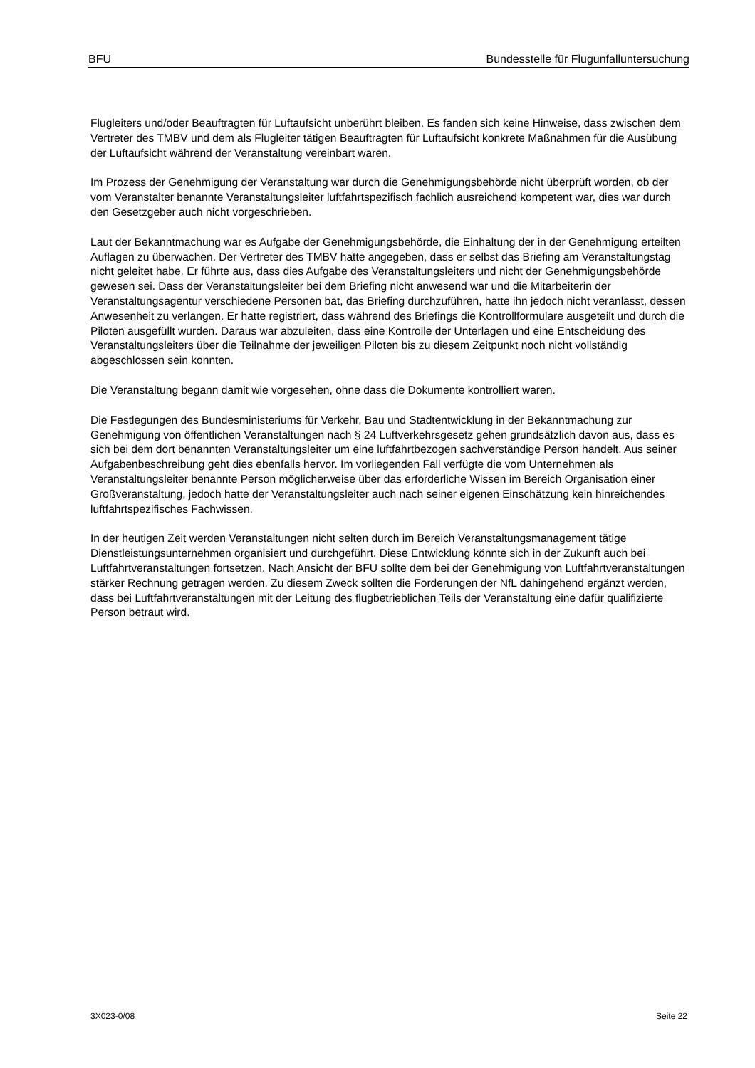BFU Bundesstelle für Flugunfalluntersuchung
Flugleiters und/oder Beauftragten für Luftaufsicht unberührt bleiben. Es fanden sich keine Hinweise, dass zwischen dem Vertreter des TMBV und dem als Flugleiter tätigen Beauftragten für Luftaufsicht konkrete Maßnahmen für die Ausübung der Luftaufsicht während der Veranstaltung vereinbart waren.
Im Prozess der Genehmigung der Veranstaltung war durch die Genehmigungsbehörde nicht überprüft worden, ob der vom Veranstalter benannte Veranstaltungsleiter luftfahrtspezifisch fachlich ausreichend kompetent war, dies war durch den Gesetzgeber auch nicht vorgeschrieben.
Laut der Bekanntmachung war es Aufgabe der Genehmigungsbehörde, die Einhaltung der in der Genehmigung erteilten Auflagen zu überwachen. Der Vertreter des TMBV hatte angegeben, dass er selbst das Briefing am Veranstaltungstag nicht geleitet habe. Er führte aus, dass dies Aufgabe des Veranstaltungsleiters und nicht der Genehmigungsbehörde gewesen sei. Dass der Veranstaltungsleiter bei dem Briefing nicht anwesend war und die Mitarbeiterin der Veranstaltungsagentur verschiedene Personen bat, das Briefing durchzuführen, hatte ihn jedoch nicht veranlasst, dessen Anwesenheit zu verlangen. Er hatte registriert, dass während des Briefings die Kontrollformulare ausgeteilt und durch die Piloten ausgefüllt wurden. Daraus war abzuleiten, dass eine Kontrolle der Unterlagen und eine Entscheidung des Veranstaltungsleiters über die Teilnahme der jeweiligen Piloten bis zu diesem Zeitpunkt noch nicht vollständig abgeschlossen sein konnten.
Die Veranstaltung begann damit wie vorgesehen, ohne dass die Dokumente kontrolliert waren.
Die Festlegungen des Bundesministeriums für Verkehr, Bau und Stadtentwicklung in der Bekanntmachung zur Genehmigung von öffentlichen Veranstaltungen nach § 24 Luftverkehrsgesetz gehen grundsätzlich davon aus, dass es sich bei dem dort benannten Veranstaltungsleiter um eine luftfahrtbezogen sachverständige Person handelt. Aus seiner Aufgabenbeschreibung geht dies ebenfalls hervor. Im vorliegenden Fall verfügte die vom Unternehmen als Veranstaltungsleiter benannte Person möglicherweise über das erforderliche Wissen im Bereich Organisation einer Großveranstaltung, jedoch hatte der Veranstaltungsleiter auch nach seiner eigenen Einschätzung kein hinreichendes luftfahrtspezifisches Fachwissen.
In der heutigen Zeit werden Veranstaltungen nicht selten durch im Bereich Veranstaltungsmanagement tätige Dienstleistungsunternehmen organisiert und durchgeführt. Diese Entwicklung könnte sich in der Zukunft auch bei Luftfahrtveranstaltungen fortsetzen. Nach Ansicht der BFU sollte dem bei der Genehmigung von Luftfahrtveranstaltungen stärker Rechnung getragen werden. Zu diesem Zweck sollten die Forderungen der NfL dahingehend ergänzt werden, dass bei Luftfahrtveranstaltungen mit der Leitung des flugbetrieblichen Teils der Veranstaltung eine dafür qualifizierte Person betraut wird.
3X023-0/08 Seite 22